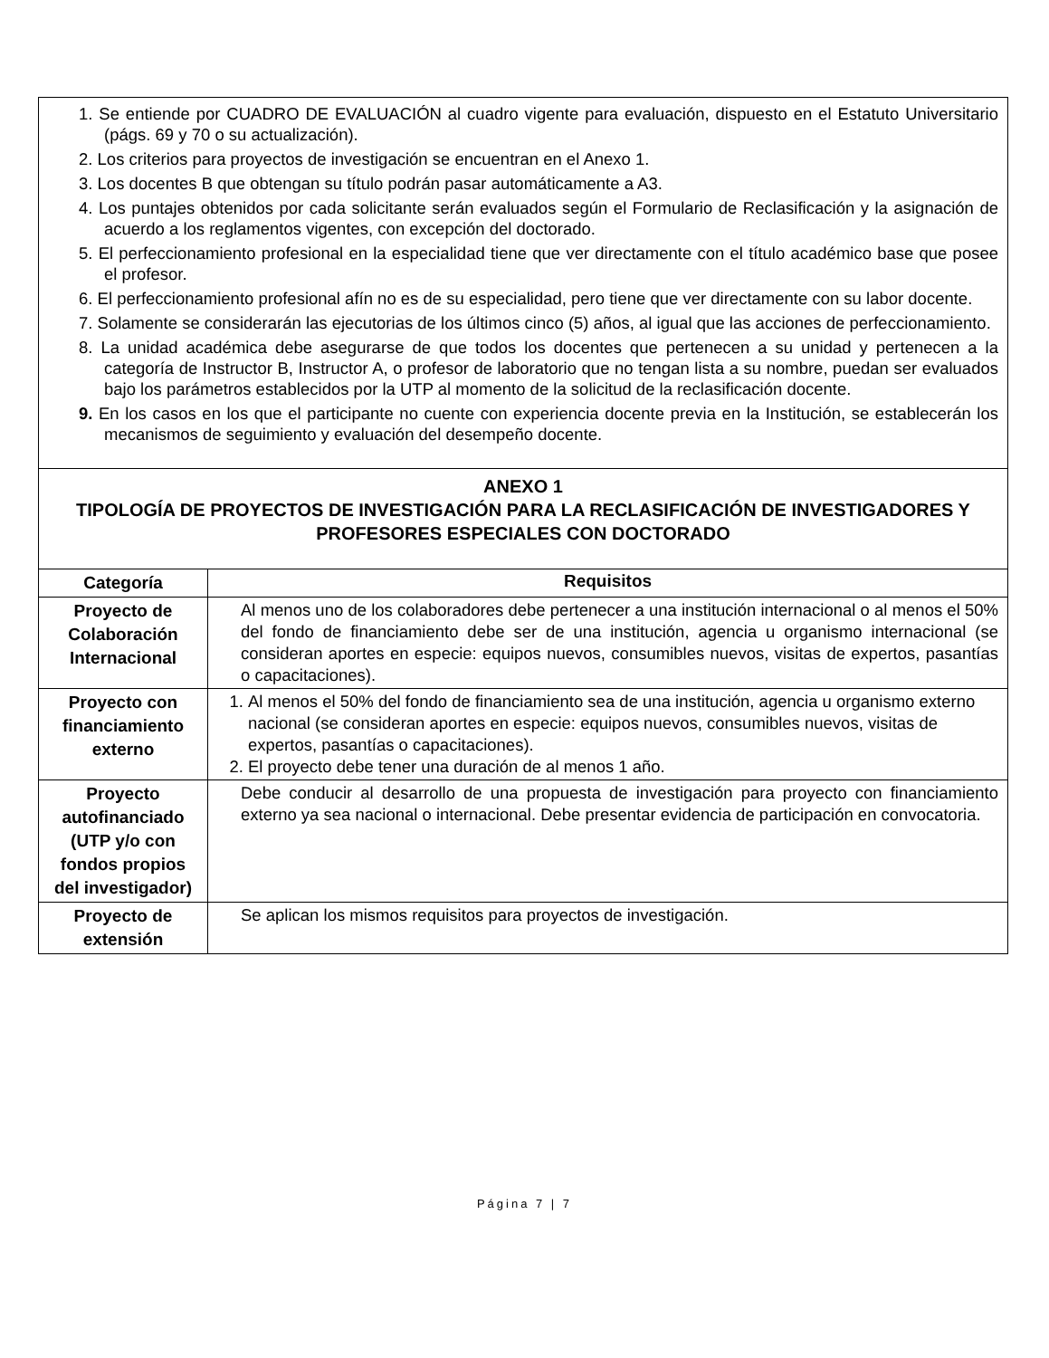| 1. Se entiende por CUADRO DE EVALUACIÓN al cuadro vigente para evaluación, dispuesto en el Estatuto Universitario (págs. 69 y 70 o su actualización). 2. Los criterios para proyectos de investigación se encuentran en el Anexo 1. 3. Los docentes B que obtengan su título podrán pasar automáticamente a A3. 4. Los puntajes obtenidos por cada solicitante serán evaluados según el Formulario de Reclasificación y la asignación de acuerdo a los reglamentos vigentes, con excepción del doctorado. 5. El perfeccionamiento profesional en la especialidad tiene que ver directamente con el título académico base que posee el profesor. 6. El perfeccionamiento profesional afín no es de su especialidad, pero tiene que ver directamente con su labor docente. 7. Solamente se considerarán las ejecutorias de los últimos cinco (5) años, al igual que las acciones de perfeccionamiento. 8. La unidad académica debe asegurarse de que todos los docentes que pertenecen a su unidad y pertenecen a la categoría de Instructor B, Instructor A, o profesor de laboratorio que no tengan lista a su nombre, puedan ser evaluados bajo los parámetros establecidos por la UTP al momento de la solicitud de la reclasificación docente. 9. En los casos en los que el participante no cuente con experiencia docente previa en la Institución, se establecerán los mecanismos de seguimiento y evaluación del desempeño docente. | |
| ANEXO 1 TIPOLOGÍA DE PROYECTOS DE INVESTIGACIÓN PARA LA RECLASIFICACIÓN DE INVESTIGADORES Y PROFESORES ESPECIALES CON DOCTORADO | |
| Categoría | Requisitos |
| Proyecto de Colaboración Internacional | Al menos uno de los colaboradores debe pertenecer a una institución internacional o al menos el 50% del fondo de financiamiento debe ser de una institución, agencia u organismo internacional (se consideran aportes en especie: equipos nuevos, consumibles nuevos, visitas de expertos, pasantías o capacitaciones). |
| Proyecto con financiamiento externo | 1. Al menos el 50% del fondo de financiamiento sea de una institución, agencia u organismo externo nacional (se consideran aportes en especie: equipos nuevos, consumibles nuevos, visitas de expertos, pasantías o capacitaciones). 2. El proyecto debe tener una duración de al menos 1 año. |
| Proyecto autofinanciado (UTP y/o con fondos propios del investigador) | Debe conducir al desarrollo de una propuesta de investigación para proyecto con financiamiento externo ya sea nacional o internacional. Debe presentar evidencia de participación en convocatoria. |
| Proyecto de extensión | Se aplican los mismos requisitos para proyectos de investigación. |
Página 7 | 7